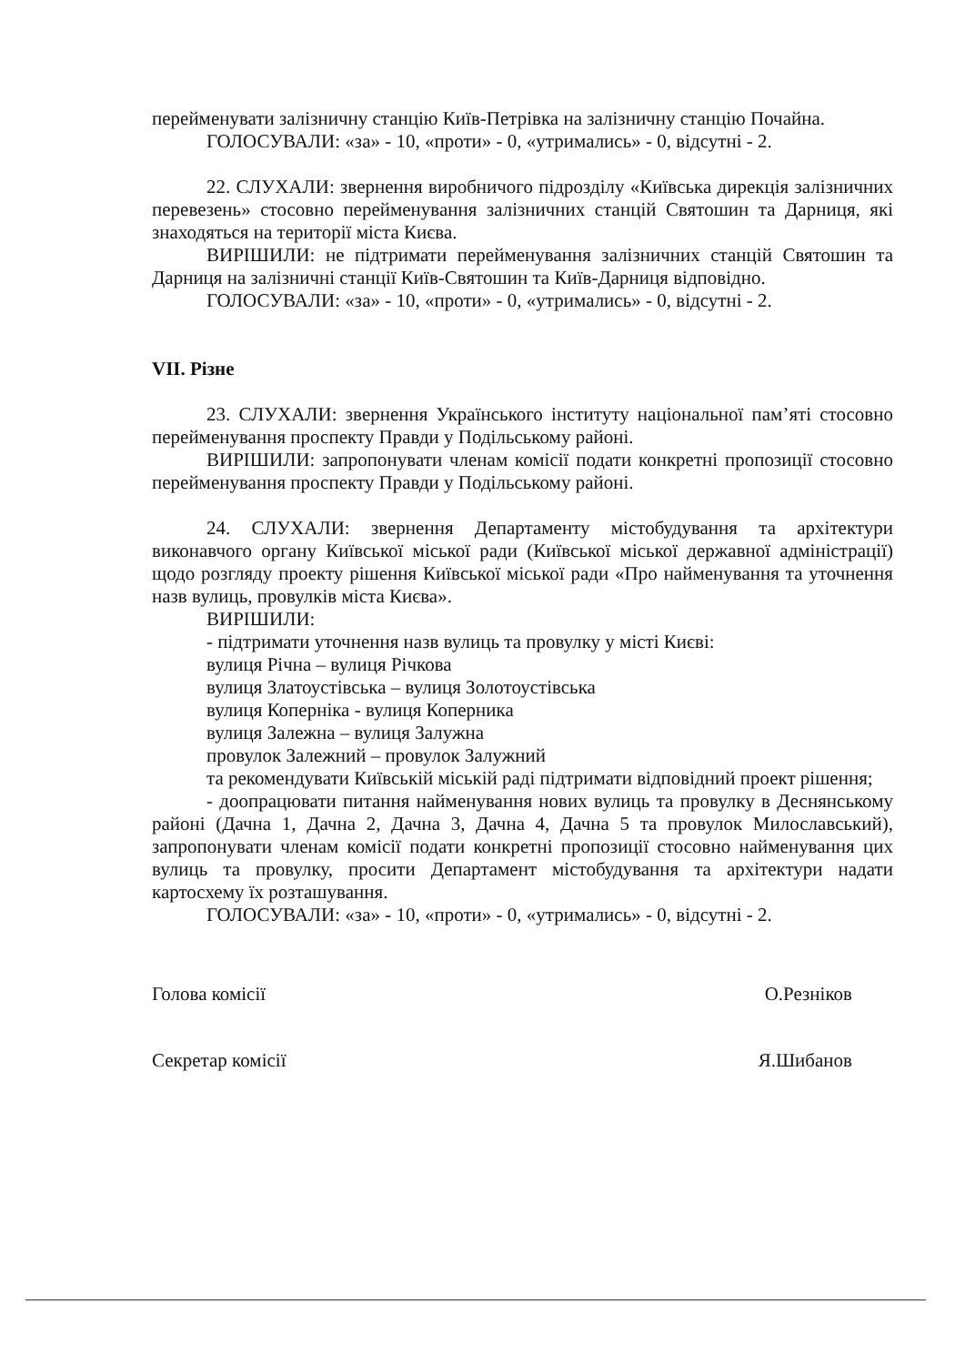перейменувати залізничну станцію Київ-Петрівка на залізничну станцію Почайна.
ГОЛОСУВАЛИ: «за» - 10, «проти» - 0, «утримались» - 0, відсутні - 2.
22. СЛУХАЛИ: звернення виробничого підрозділу «Київська дирекція залізничних перевезень» стосовно перейменування залізничних станцій Святошин та Дарниця, які знаходяться на території міста Києва.
ВИРІШИЛИ: не підтримати перейменування залізничних станцій Святошин та Дарниця на залізничні станції Київ-Святошин та Київ-Дарниця відповідно.
ГОЛОСУВАЛИ: «за» - 10, «проти» - 0, «утримались» - 0, відсутні - 2.
VII. Різне
23. СЛУХАЛИ: звернення Українського інституту національної пам’яті стосовно перейменування проспекту Правди у Подільському районі.
ВИРІШИЛИ: запропонувати членам комісії подати конкретні пропозиції стосовно перейменування проспекту Правди у Подільському районі.
24. СЛУХАЛИ: звернення Департаменту містобудування та архітектури виконавчого органу Київської міської ради (Київської міської державної адміністрації) щодо розгляду проекту рішення Київської міської ради «Про найменування та уточнення назв вулиць, провулків міста Києва».
ВИРІШИЛИ:
- підтримати уточнення назв вулиць та провулку у місті Києві:
вулиця Річна – вулиця Річкова
вулиця Златоустівська – вулиця Золотоустівська
вулиця Коперніка - вулиця Коперника
вулиця Залежна – вулиця Залужна
провулок Залежний – провулок Залужний
та рекомендувати Київській міській раді підтримати відповідний проект рішення;
- доопрацювати питання найменування нових вулиць та провулку в Деснянському районі (Дачна 1, Дачна 2, Дачна 3, Дачна 4, Дачна 5 та провулок Милославський), запропонувати членам комісії подати конкретні пропозиції стосовно найменування цих вулиць та провулку, просити Департамент містобудування та архітектури надати картосхему їх розташування.
ГОЛОСУВАЛИ: «за» - 10, «проти» - 0, «утримались» - 0, відсутні - 2.
Голова комісії О.Резніков
Секретар комісії Я.Шибанов